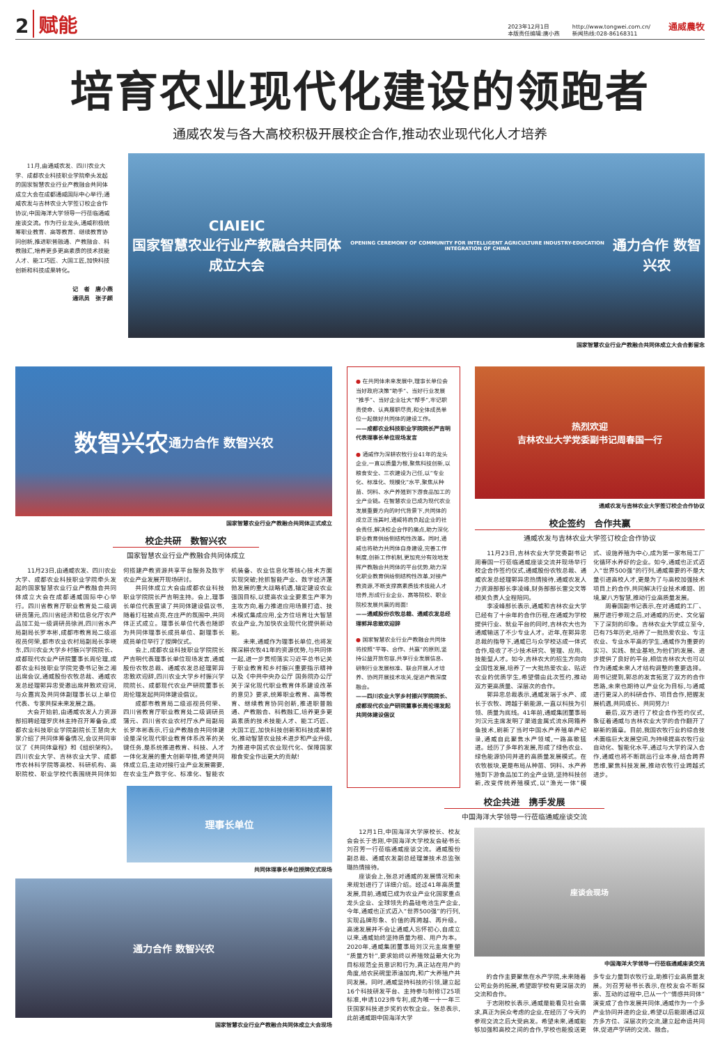2 赋能
2023年12月1日
本版责任编辑:唐小燕
http://www.tongwei.com.cn/
新闻热线:028-86168311
通威農牧
培育农业现代化建设的领跑者
通威农发与各大高校积极开展校企合作,推动农业现代化人才培养
　　11月,由通威农发、四川农业大学、成都农业科技职业学院牵头发起的国家智慧农业行业产教融合共同体成立大会在成都通威国际中心举行;通威农发与吉林农业大学签订校企合作协议;中国海洋大学领导一行莅临通威座谈交流。作为行业龙头,通威积极统筹职业教育、高等教育、继续教育协同创新,推进职普融通、产教融合、科教融汇,培养更多更高素质的技术技能人才、能工巧匠、大国工匠,加快科技创新和科技成果转化。
记　者　唐小燕
通讯员　张子颜
CIAIEIC
国家智慧农业行业产教融合共同体成立大会
OPENING CEREMONY OF COMMUNITY FOR INTELLIGENT AGRICULTURE INDUSTRY-EDUCATION INTEGRATION OF CHINA
通力合作 数智兴农
国家智慧农业行业产教融合共同体成立大会合影留念
数智兴农
通力合作 数智兴农
国家智慧农业行业产教融合共同体正式成立
校企共研　数智兴农
国家智慧农业行业产教融合共同体成立
11月23日,由通威农发、四川农业大学、成都农业科技职业学院牵头发起的国家智慧农业行业产教融合共同体成立大会在成都通威国际中心举行。四川省教育厅职业教育处二级调研员蒲元,四川省经济和信息化厅农产品加工处一级调研员徐洲,四川省水产局副局长罗本彬,成都市教育局二级巡视员何荣,都市农业农村局副局长李晓东,四川农业大学乡村振兴学院院长、成都现代农业产研院董事长周伦理,成都农业科技职业学院党委书记张之湘出席会议,通威股份农牧总裁、通威农发总经理郭异忠受邀出席并致欢迎词,与众嘉宾及共同体副理事长以上单位代表、专家共探未来发展之路。
大会开始前,由通威农发人力资源部招聘经理罗庆林主持召开筹备会,成都农业科技职业学院副院长王慧向大家介绍了共同体筹备情况,会议共同审议了《共同体章程》和《组织架构》。四川农业大学、吉林农业大学、成都市农林科学院等高校、科研机构、高职院校、职业学校代表围绕共同体如何搭建产教资源共享平台服务及数字农业产业发展开现场研讨。
共同体成立大会由成都农业科技职业学院院长严吉明主持。会上,理事长单位代表宣读了共同体建设倡议书,随着灯柱被点亮,在庄严的氛围中,共同体正式成立。理事长单位代表也随即为共同体理事长成员单位、副理事长成员单位举行了授牌仪式。
会上,成都农业科技职业学院院长严吉明代表理事长单位现场发言,通威股份农牧总裁、通威农发总经理郭异忠致欢迎辞,四川农业大学乡村振兴学院院长、成都现代农业产研院董事长周伦理发起共同体建设倡议。
成都市教育局二级巡视员何荣、四川省教育厅职业教育处二级调研员蒲元、四川省农业农村厅水产局副局长罗本彬表示,行业产教融合共同体建设是深化现代职业教育体系改革的关键任务,是系统推进教育、科技、人才一体化发展的重大创新举措,希望共同体成立后,主动对接行业产业发展需要,在农业生产数字化、标准化、智能农机装备、农业信息化等核心技术方面实现突破;抢抓智能产业、数字经济蓬勃发展的重大战略机遇,锚定建设农业强国目标,以提高农业全要素生产率为主攻方向,着力推进应用场景打造、技术模式集成应用,全方位培育壮大智慧农业产业,为加快农业现代化提供新动能。
未来,通威作为理事长单位,也将发挥深耕农牧41年的资源优势,与共同体一起,进一步贯彻落实习近平总书记关于职业教育和乡村振兴重要指示精神以及《中共中央办公厅 国务院办公厅关于深化现代职业教育体系建设改革的意见》要求,统筹职业教育、高等教育、继续教育协同创新,推进职普融通、产教融合、科教融汇,培养更多更高素质的技术技能人才、能工巧匠、大国工匠,加快科技创新和科技成果转化,推动智慧农业技术进步和产业升级,为推进中国式农业现代化、保障国家粮食安全作出更大的贡献!
理事长单位
共同体理事长单位授牌仪式现场
通力合作 数智兴农
国家智慧农业行业产教融合共同体成立大会现场
● 在共同体未来发展中,理事长单位会当好政府决策“助手”、当好行业发展“推手”、当好企业壮大“帮手”,牢记职责使命、认真履职尽责,和全体成员单位一起做好共同体的建设工作。
——成都农业科技职业学院院长严吉明代表理事长单位现场发言
● 通威作为深耕农牧行业41年的龙头企业,一直以质量为根,聚焦科技创新,以粮食安全、三农建设为己任,以“专业化、标准化、规模化”水平,聚焦从种苗、饲料、水产养殖到下游食品加工的全产业链。在智慧农业已成为现代农业发展重要方向的时代背景下,共同体的成立正当其时,通威将肩负起企业的社会责任,解决校企合作的痛点,助力深化职业教育供给侧结构性改革。同时,通威也将助力共同体自身建设,完善工作制度,创新工作机制,更加充分有效地发挥产教融合共同体的平台优势,助力深化职业教育供给侧结构性改革,对接产教资源,不断支撑高素质技术技能人才培养,形成行业企业、高等院校、职业院校发展共赢的局面!
——通威股份农牧总裁、通威农发总经理郭异忠致欢迎辞
● 国家智慧农业行业产教融合共同体将按照“平等、合作、共赢”的原则,坚持公益开放包容,共享行业发展信息、研制行业发展标准、联合开展人才培养、协同开展技术攻关,促进产教深度融合。
——四川农业大学乡村振兴学院院长、成都现代农业产研院董事长周伦理发起共同体建设倡议
热烈欢迎
吉林农业大学党委副书记周春国一行
通威农发与吉林农业大学签订校企合作协议
校企签约　合作共赢
通威农发与吉林农业大学签订校企合作协议
11月23日,吉林农业大学党委副书记周春国一行莅临通威座谈交流并现场举行校企合作签约仪式,通威股份农牧总裁、通威农发总经理郭异忠热情接待,通威农发人力资源部部长李凌峰,财务部部长雷交文等相关负责人全程陪同。
李凌峰部长表示,通威和吉林农业大学已经有了十余年的合作历程,在通威为学校提供行业、就业平台的同时,吉林农大也为通威输送了不少专业人才。近年,在郭异忠总裁的指导下,通威已与众学校达成一体式合作,吸收了不少技术研究、管理、应用、技能型人才。如今,吉林农大的招生方向向全国性发展,培养了一大批热爱农业、贴近农业的优质学生,希望借由此次签约,推动双方更高质量、深层次的合作。
郭异忠总裁表示,通威发端于水产、成长于农牧、跨越于新能源,一直以科技为引领、质量为底线。41年前,通威集团董事局刘汉元主席发明了渠道金属式流水网箱养鱼技术,刷新了当时中国水产养殖单产纪录,通威自此聚焦水产领域,一路高歌猛进。经历了多年的发展,形成了绿色农业、绿色能源协同并进的高质量发展模式。在农牧板块,更是布局从种苗、饲料、水产养殖到下游食品加工的全产业链,坚持科技创新,改变传统养殖模式,以“渔光一体”模式、设施养殖为中心,成为第一家布局工厂化循环水养虾的企业。如今,通威也正式迈入“世界500强”的行列,通威需要的不是大量引进高校人才,更是为了与高校加强技术项目上的合作,共同解决行业技术难题、困境,聚八方智慧,推动行业高质量发展。
周春国副书记表示,在对通威的工厂、展厅进行参观之后,对通威的历史、文化留下了深刻的印象。吉林农业大学成立至今,已有75年历史,培养了一批热爱农业、专注农业、专业水平高的学生,通威作为重要的实习、实践、就业基地,为他们的发展、进步提供了良好的平台,相信吉林农大也可以作为通威未来人才结构调整的重要选择。周书记提到,郭总的发言拓宽了双方的合作思路,未来也期待以产业化为目标,与通威进行更深入的科研合作、项目合作,把握发展机遇,共同成长、共同努力!
最后,双方进行了校企合作签约仪式,象征着通威与吉林农业大学的合作翻开了崭新的篇章。目前,我国农牧行业的综合技术面临巨大发展空间,为持续提高农牧行业自动化、智能化水平,通过与大学的深入合作,通威也将不断跳出行业本身,结合跨界思维,聚焦科技发展,推动农牧行业跨越式进步。
校企共进　携手发展
中国海洋大学领导一行莅临通威座谈交流
12月1日,中国海洋大学原校长、校友会会长于志刚,中国海洋大学校友会秘书长刘召芳一行莅临通威座谈交流。通威股份副总裁、通威农发副总经理兼技术总监张璐热情接待。
座谈会上,张总对通威的发展情况和未来规划进行了详细介绍。经过41年高质量发展,目前,通威已成为农业产业化国家重点龙头企业、全球领先的晶硅电池生产企业,今年,通威也正式迈入“世界500强”的行列,实现品牌形象、价值的再跨越、再升级。高速发展并不会让通威人忘怀初心,自成立以来,通威始终坚持质量为根、用户为本。2020年,通威集团董事局刘汉元主席重塑“质量方针”,要求始终以养殖效益最大化为目标规范全员意识和行为,真正站在用户的角度,给农民碗里添油加肉,和广大养殖户共同发展。同时,通威坚持科技的引领,建立起16个科技研发平台、主持参与制修订25项标准,申请1023件专利,成为唯一十一年三获国家科技进步奖的农牧企业。张总表示,此前通威跟中国海洋大学
座谈会现场
中国海洋大学领导一行莅临通威座谈交流
的合作主要聚焦在水产学院,未来随着公司业务的拓展,希望跟学校有更深层次的交流和合作。
于志刚校长表示,通威是能看见社会需求,真正为民众考虑的企业,在经历了今天的参观交流之后大受启发。希望未来,通威能够加强和高校之间的合作,学校也能投送更多专业力量到农牧行业,助推行业高质量发展。刘召芳秘书长表示,在校友会不断探索、互动的过程中,已从一个“情感共同体”演变成了合作发展共同体,通威作为一个多产业协同并进的企业,希望以后能跟通过双方多方位、深层次的交流,建立起命运共同体,促进产学研的交流、融合。